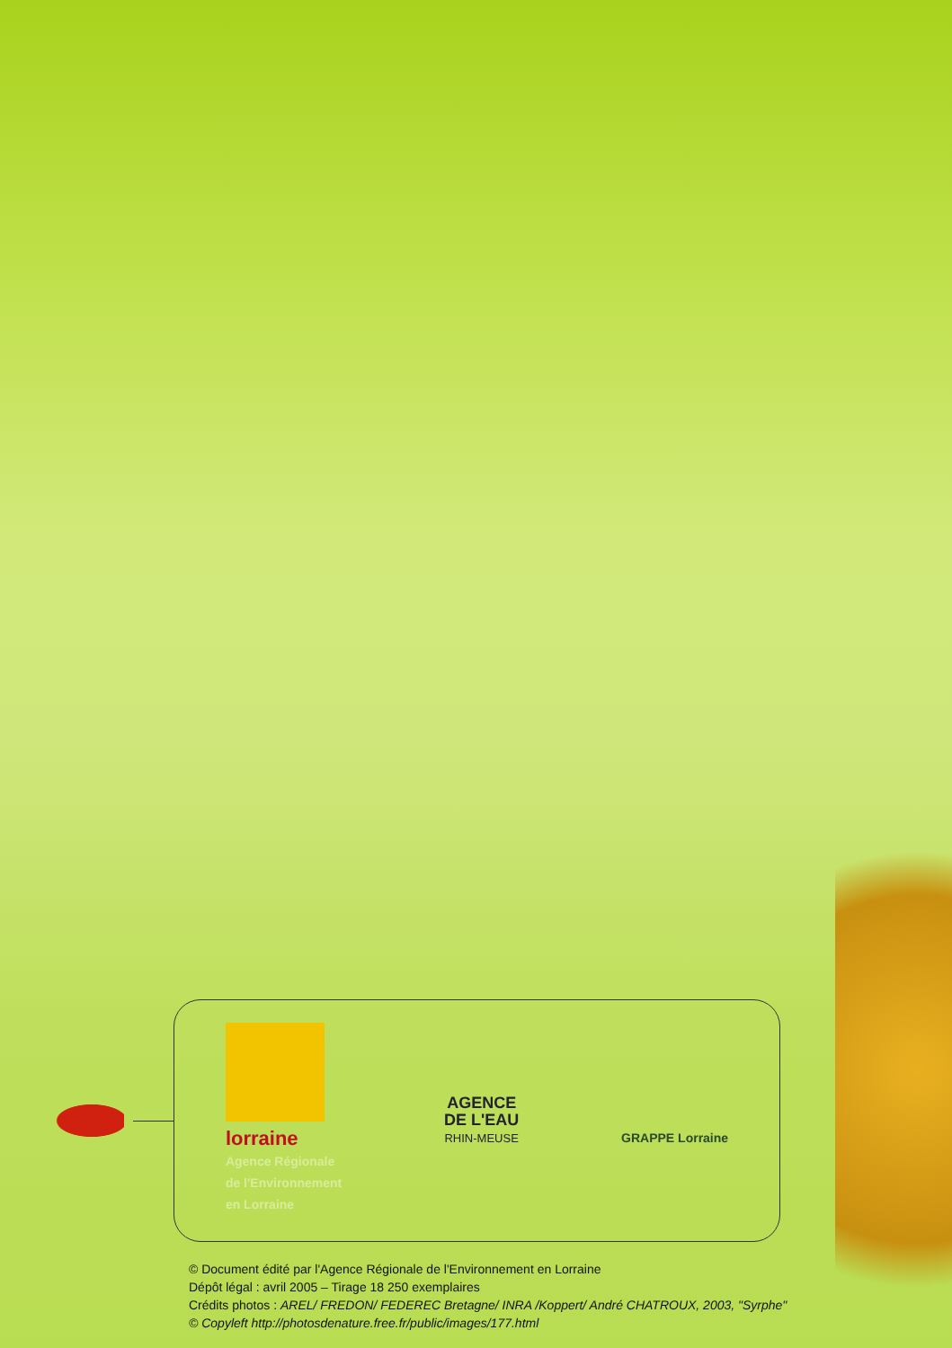lorraine
Agence Régionale
de l'Environnement
en Lorraine
AGENCE
DE L'EAU
RHIN-MEUSE
GRAPPE Lorraine
© Document édité par l'Agence Régionale de l'Environnement en Lorraine
Dépôt légal : avril 2005 – Tirage 18 250 exemplaires
Crédits photos : AREL/ FREDON/ FEDEREC Bretagne/ INRA /Koppert/ André CHATROUX, 2003, "Syrphe"
© Copyleft http://photosdenature.free.fr/public/images/177.html